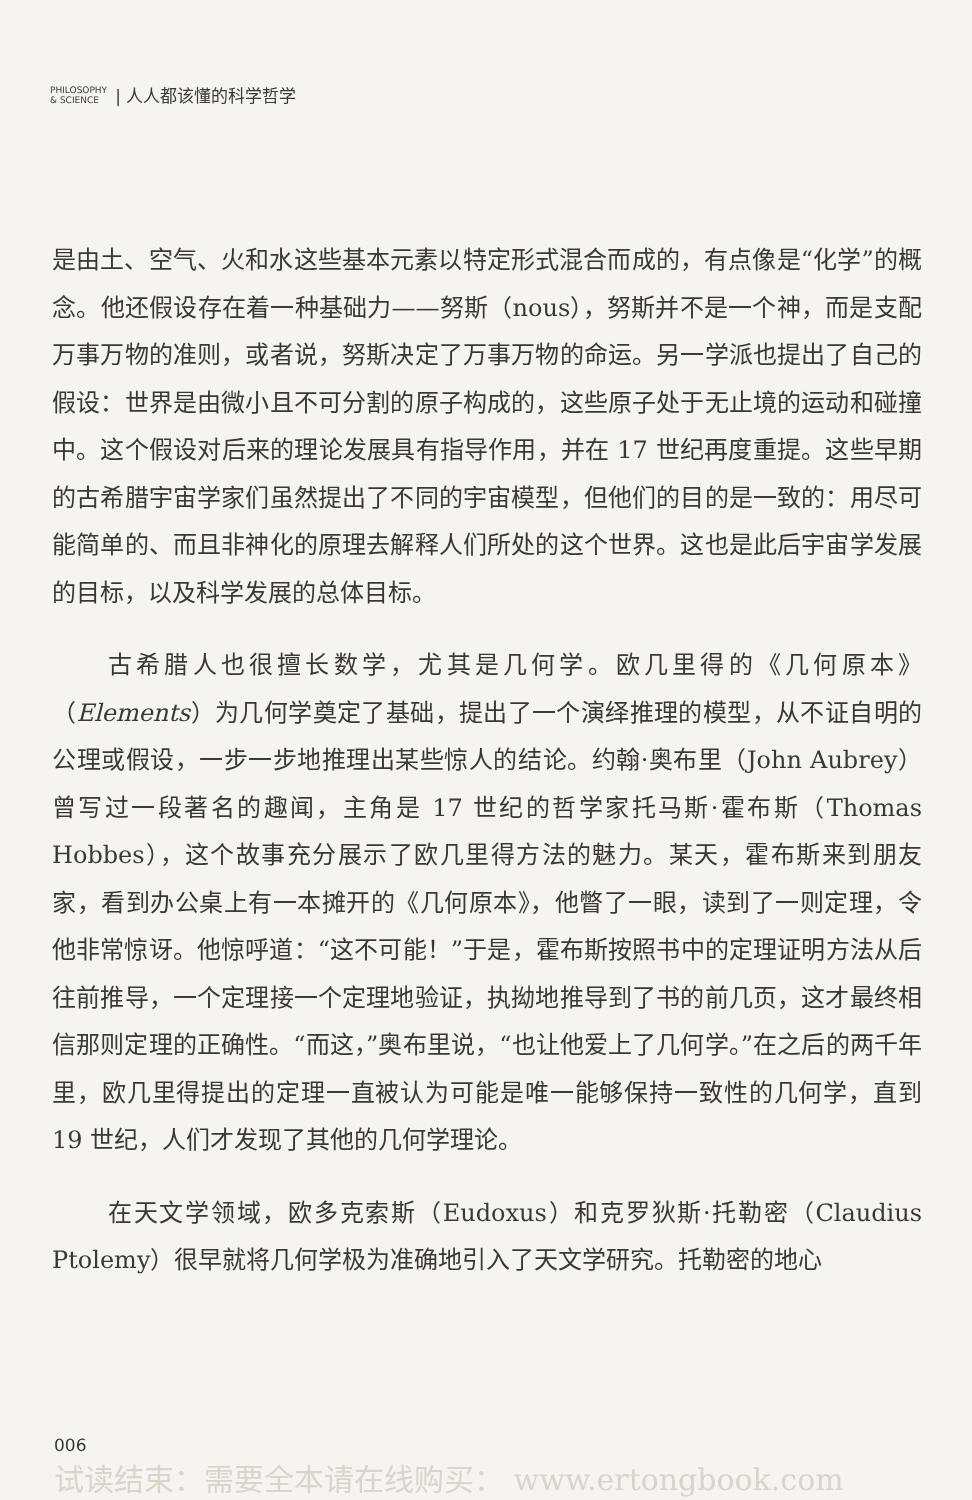PHILOSOPHY
& SCIENCE | 人人都该懂的科学哲学
是由土、空气、火和水这些基本元素以特定形式混合而成的，有点像是“化学”的概念。他还假设存在着一种基础力——努斯（nous），努斯并不是一个神，而是支配万事万物的准则，或者说，努斯决定了万事万物的命运。另一学派也提出了自己的假设：世界是由微小且不可分割的原子构成的，这些原子处于无止境的运动和碰撞中。这个假设对后来的理论发展具有指导作用，并在 17 世纪再度重提。这些早期的古希腊宇宙学家们虽然提出了不同的宇宙模型，但他们的目的是一致的：用尽可能简单的、而且非神化的原理去解释人们所处的这个世界。这也是此后宇宙学发展的目标，以及科学发展的总体目标。
古希腊人也很擅长数学，尤其是几何学。欧几里得的《几何原本》（Elements）为几何学奠定了基础，提出了一个演绎推理的模型，从不证自明的公理或假设，一步一步地推理出某些惊人的结论。约翰·奥布里（John Aubrey）曾写过一段著名的趣闻，主角是 17 世纪的哲学家托马斯·霍布斯（Thomas Hobbes），这个故事充分展示了欧几里得方法的魅力。某天，霍布斯来到朋友家，看到办公桌上有一本摊开的《几何原本》，他瞥了一眼，读到了一则定理，令他非常惊讶。他惊呼道：“这不可能！”于是，霍布斯按照书中的定理证明方法从后往前推导，一个定理接一个定理地验证，执拗地推导到了书的前几页，这才最终相信那则定理的正确性。“而这，”奥布里说，“也让他爱上了几何学。”在之后的两千年里，欧几里得提出的定理一直被认为可能是唯一能够保持一致性的几何学，直到 19 世纪，人们才发现了其他的几何学理论。
在天文学领域，欧多克索斯（Eudoxus）和克罗狄斯·托勒密（Claudius Ptolemy）很早就将几何学极为准确地引入了天文学研究。托勒密的地心
006
试读结束：需要全本请在线购买： www.ertongbook.com